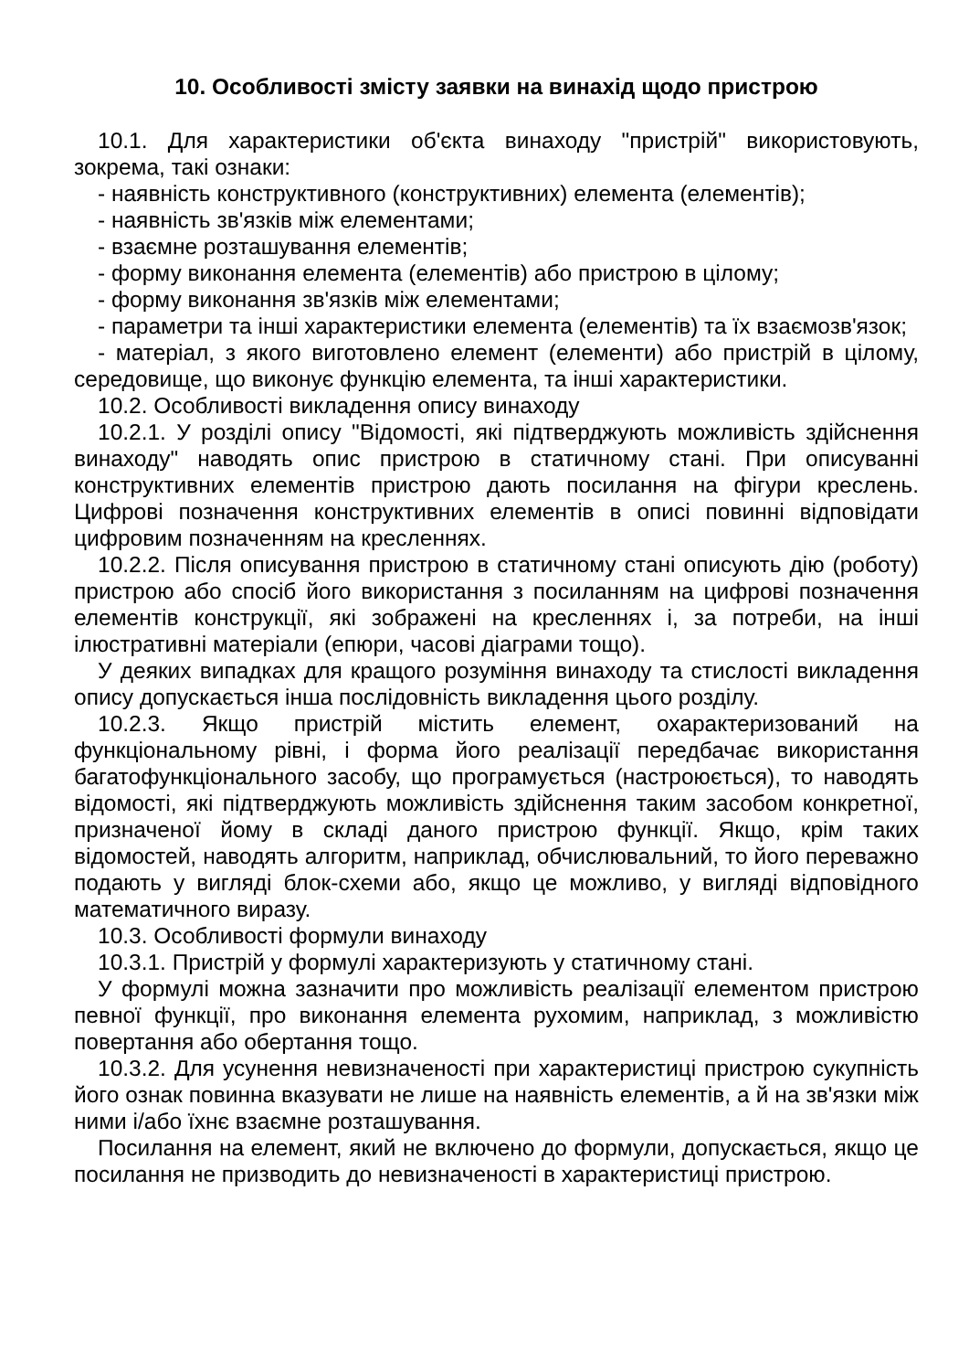10. Особливості змісту заявки на винахід щодо пристрою
10.1. Для характеристики об'єкта винаходу "пристрій" використовують, зокрема, такі ознаки:
- наявність конструктивного (конструктивних) елемента (елементів);
- наявність зв'язків між елементами;
- взаємне розташування елементів;
- форму виконання елемента (елементів) або пристрою в цілому;
- форму виконання зв'язків між елементами;
- параметри та інші характеристики елемента (елементів) та їх взаємозв'язок;
- матеріал, з якого виготовлено елемент (елементи) або пристрій в цілому, середовище, що виконує функцію елемента, та інші характеристики.
10.2. Особливості викладення опису винаходу
10.2.1. У розділі опису "Відомості, які підтверджують можливість здійснення винаходу" наводять опис пристрою в статичному стані. При описуванні конструктивних елементів пристрою дають посилання на фігури креслень. Цифрові позначення конструктивних елементів в описі повинні відповідати цифровим позначенням на кресленнях.
10.2.2. Після описування пристрою в статичному стані описують дію (роботу) пристрою або спосіб його використання з посиланням на цифрові позначення елементів конструкції, які зображені на кресленнях і, за потреби, на інші ілюстративні матеріали (епюри, часові діаграми тощо).
У деяких випадках для кращого розуміння винаходу та стислості викладення опису допускається інша послідовність викладення цього розділу.
10.2.3. Якщо пристрій містить елемент, охарактеризований на функціональному рівні, і форма його реалізації передбачає використання багатофункціонального засобу, що програмується (настроюється), то наводять відомості, які підтверджують можливість здійснення таким засобом конкретної, призначеної йому в складі даного пристрою функції. Якщо, крім таких відомостей, наводять алгоритм, наприклад, обчислювальний, то його переважно подають у вигляді блок-схеми або, якщо це можливо, у вигляді відповідного математичного виразу.
10.3. Особливості формули винаходу
10.3.1. Пристрій у формулі характеризують у статичному стані.
У формулі можна зазначити про можливість реалізації елементом пристрою певної функції, про виконання елемента рухомим, наприклад, з можливістю повертання або обертання тощо.
10.3.2. Для усунення невизначеності при характеристиці пристрою сукупність його ознак повинна вказувати не лише на наявність елементів, а й на зв'язки між ними і/або їхнє взаємне розташування.
Посилання на елемент, який не включено до формули, допускається, якщо це посилання не призводить до невизначеності в характеристиці пристрою.